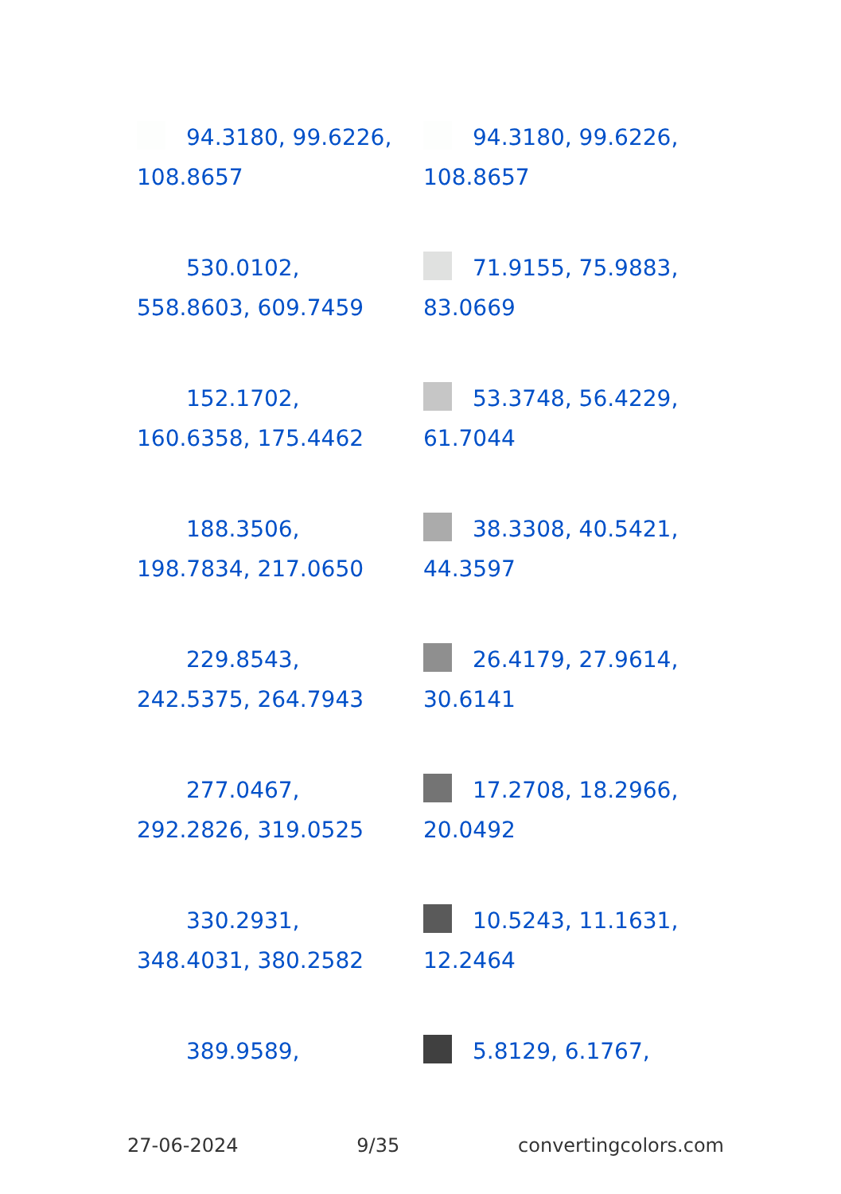94.3180, 99.6226, 108.8657
94.3180, 99.6226, 108.8657
530.0102, 558.8603, 609.7459
71.9155, 75.9883, 83.0669
152.1702, 160.6358, 175.4462
53.3748, 56.4229, 61.7044
188.3506, 198.7834, 217.0650
38.3308, 40.5421, 44.3597
229.8543, 242.5375, 264.7943
26.4179, 27.9614, 30.6141
277.0467, 292.2826, 319.0525
17.2708, 18.2966, 20.0492
330.2931, 348.4031, 380.2582
10.5243, 11.1631, 12.2464
389.9589,
5.8129, 6.1767,
27-06-2024 9/35 convertingcolors.com